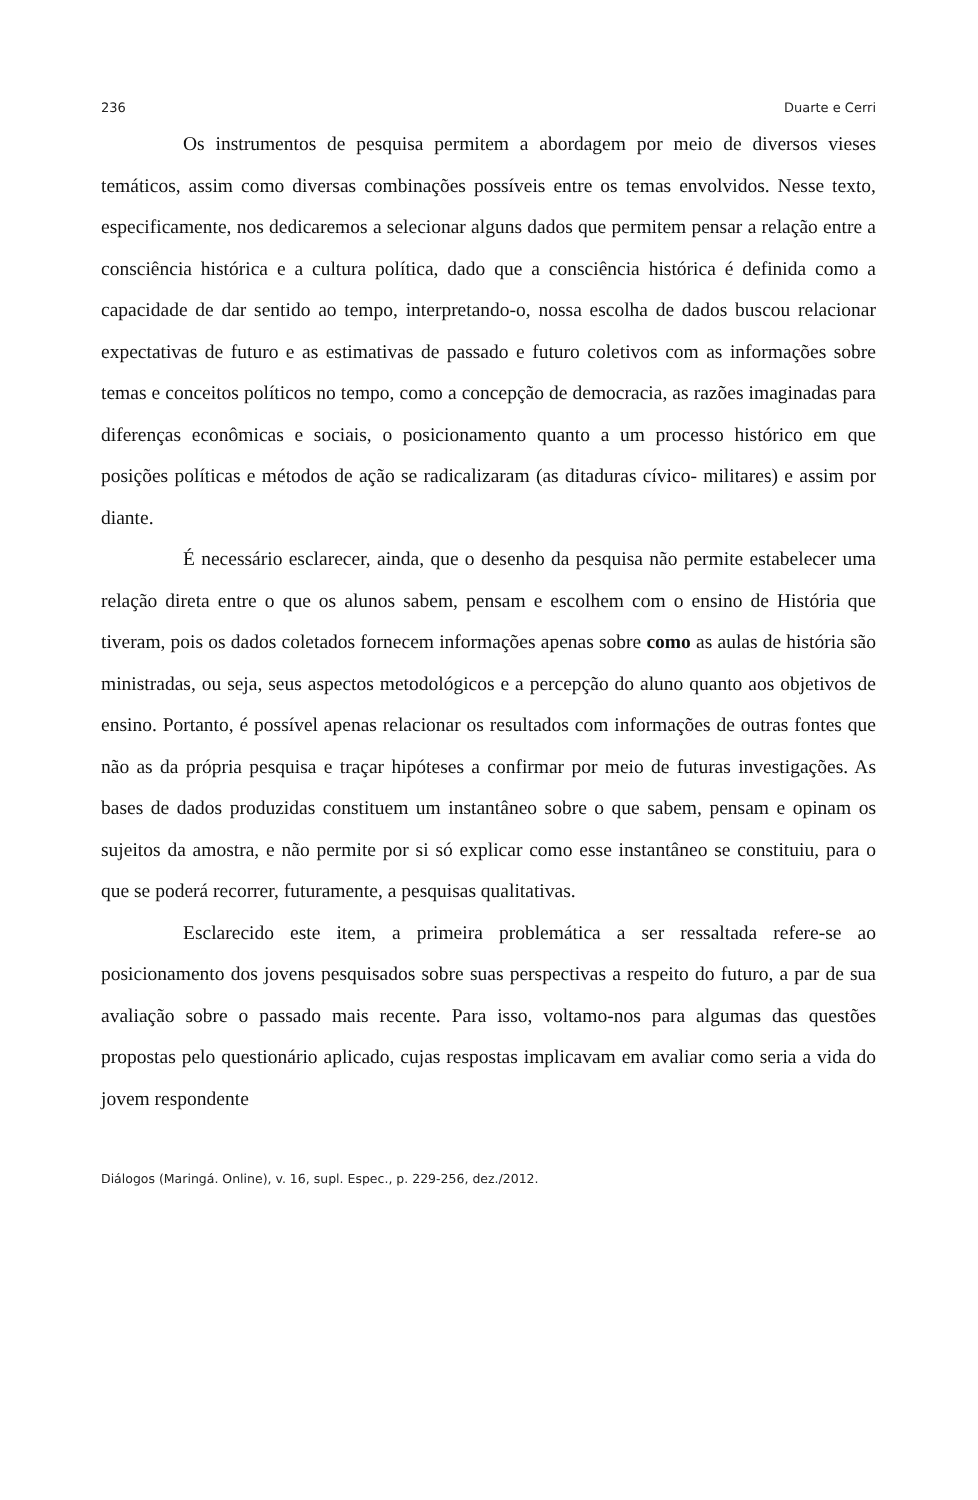236 Duarte e Cerri
Os instrumentos de pesquisa permitem a abordagem por meio de diversos vieses temáticos, assim como diversas combinações possíveis entre os temas envolvidos. Nesse texto, especificamente, nos dedicaremos a selecionar alguns dados que permitem pensar a relação entre a consciência histórica e a cultura política, dado que a consciência histórica é definida como a capacidade de dar sentido ao tempo, interpretando-o, nossa escolha de dados buscou relacionar expectativas de futuro e as estimativas de passado e futuro coletivos com as informações sobre temas e conceitos políticos no tempo, como a concepção de democracia, as razões imaginadas para diferenças econômicas e sociais, o posicionamento quanto a um processo histórico em que posições políticas e métodos de ação se radicalizaram (as ditaduras cívico- militares) e assim por diante.
É necessário esclarecer, ainda, que o desenho da pesquisa não permite estabelecer uma relação direta entre o que os alunos sabem, pensam e escolhem com o ensino de História que tiveram, pois os dados coletados fornecem informações apenas sobre como as aulas de história são ministradas, ou seja, seus aspectos metodológicos e a percepção do aluno quanto aos objetivos de ensino. Portanto, é possível apenas relacionar os resultados com informações de outras fontes que não as da própria pesquisa e traçar hipóteses a confirmar por meio de futuras investigações. As bases de dados produzidas constituem um instantâneo sobre o que sabem, pensam e opinam os sujeitos da amostra, e não permite por si só explicar como esse instantâneo se constituiu, para o que se poderá recorrer, futuramente, a pesquisas qualitativas.
Esclarecido este item, a primeira problemática a ser ressaltada refere-se ao posicionamento dos jovens pesquisados sobre suas perspectivas a respeito do futuro, a par de sua avaliação sobre o passado mais recente. Para isso, voltamo-nos para algumas das questões propostas pelo questionário aplicado, cujas respostas implicavam em avaliar como seria a vida do jovem respondente
Diálogos (Maringá. Online), v. 16, supl. Espec., p. 229-256, dez./2012.